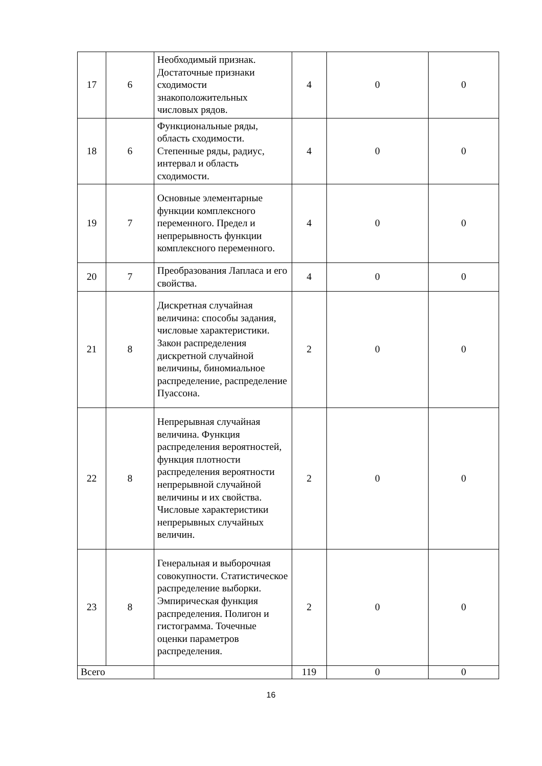| 17 | 6 | Необходимый признак. Достаточные признаки сходимости знакоположительных числовых рядов. | 4 | 0 | 0 |
| 18 | 6 | Функциональные ряды, область сходимости. Степенные ряды, радиус, интервал и область сходимости. | 4 | 0 | 0 |
| 19 | 7 | Основные элементарные функции комплексного переменного. Предел и непрерывность функции комплексного переменного. | 4 | 0 | 0 |
| 20 | 7 | Преобразования Лапласа и его свойства. | 4 | 0 | 0 |
| 21 | 8 | Дискретная случайная величина: способы задания, числовые характеристики. Закон распределения дискретной случайной величины, биномиальное распределение, распределение Пуассона. | 2 | 0 | 0 |
| 22 | 8 | Непрерывная случайная величина. Функция распределения вероятностей, функция плотности распределения вероятности непрерывной случайной величины и их свойства. Числовые характеристики непрерывных случайных величин. | 2 | 0 | 0 |
| 23 | 8 | Генеральная и выборочная совокупности. Статистическое распределение выборки. Эмпирическая функция распределения. Полигон и гистограмма. Точечные оценки параметров распределения. | 2 | 0 | 0 |
| Всего | | | 119 | 0 | 0 |
16